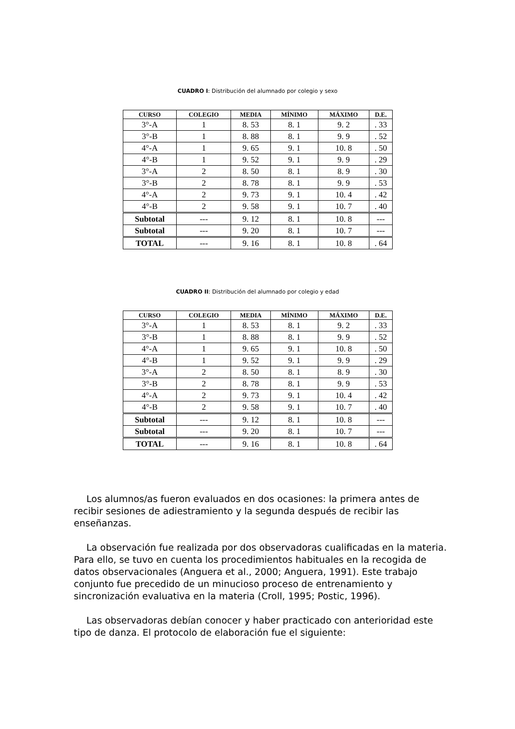CUADRO I: Distribución del alumnado por colegio y sexo
| CURSO | COLEGIO | MEDIA | MÍNIMO | MÁXIMO | D.E. |
| --- | --- | --- | --- | --- | --- |
| 3°-A | 1 | 8. 53 | 8. 1 | 9. 2 | . 33 |
| 3°-B | 1 | 8. 88 | 8. 1 | 9. 9 | . 52 |
| 4°-A | 1 | 9. 65 | 9. 1 | 10. 8 | . 50 |
| 4°-B | 1 | 9. 52 | 9. 1 | 9. 9 | . 29 |
| 3°-A | 2 | 8. 50 | 8. 1 | 8. 9 | . 30 |
| 3°-B | 2 | 8. 78 | 8. 1 | 9. 9 | . 53 |
| 4°-A | 2 | 9. 73 | 9. 1 | 10. 4 | . 42 |
| 4°-B | 2 | 9. 58 | 9. 1 | 10. 7 | . 40 |
| Subtotal | --- | 9. 12 | 8. 1 | 10. 8 | --- |
| Subtotal | --- | 9. 20 | 8. 1 | 10. 7 | --- |
| TOTAL | --- | 9. 16 | 8. 1 | 10. 8 | . 64 |
CUADRO II: Distribución del alumnado por colegio y edad
| CURSO | COLEGIO | MEDIA | MÍNIMO | MÁXIMO | D.E. |
| --- | --- | --- | --- | --- | --- |
| 3°-A | 1 | 8. 53 | 8. 1 | 9. 2 | . 33 |
| 3°-B | 1 | 8. 88 | 8. 1 | 9. 9 | . 52 |
| 4°-A | 1 | 9. 65 | 9. 1 | 10. 8 | . 50 |
| 4°-B | 1 | 9. 52 | 9. 1 | 9. 9 | . 29 |
| 3°-A | 2 | 8. 50 | 8. 1 | 8. 9 | . 30 |
| 3°-B | 2 | 8. 78 | 8. 1 | 9. 9 | . 53 |
| 4°-A | 2 | 9. 73 | 9. 1 | 10. 4 | . 42 |
| 4°-B | 2 | 9. 58 | 9. 1 | 10. 7 | . 40 |
| Subtotal | --- | 9. 12 | 8. 1 | 10. 8 | --- |
| Subtotal | --- | 9. 20 | 8. 1 | 10. 7 | --- |
| TOTAL | --- | 9. 16 | 8. 1 | 10. 8 | . 64 |
Los alumnos/as fueron evaluados en dos ocasiones: la primera antes de recibir sesiones de adiestramiento y la segunda después de recibir las enseñanzas.
La observación fue realizada por dos observadoras cualificadas en la materia. Para ello, se tuvo en cuenta los procedimientos habituales en la recogida de datos observacionales (Anguera et al., 2000; Anguera, 1991). Este trabajo conjunto fue precedido de un minucioso proceso de entrenamiento y sincronización evaluativa en la materia (Croll, 1995; Postic, 1996).
Las observadoras debían conocer y haber practicado con anterioridad este tipo de danza. El protocolo de elaboración fue el siguiente: